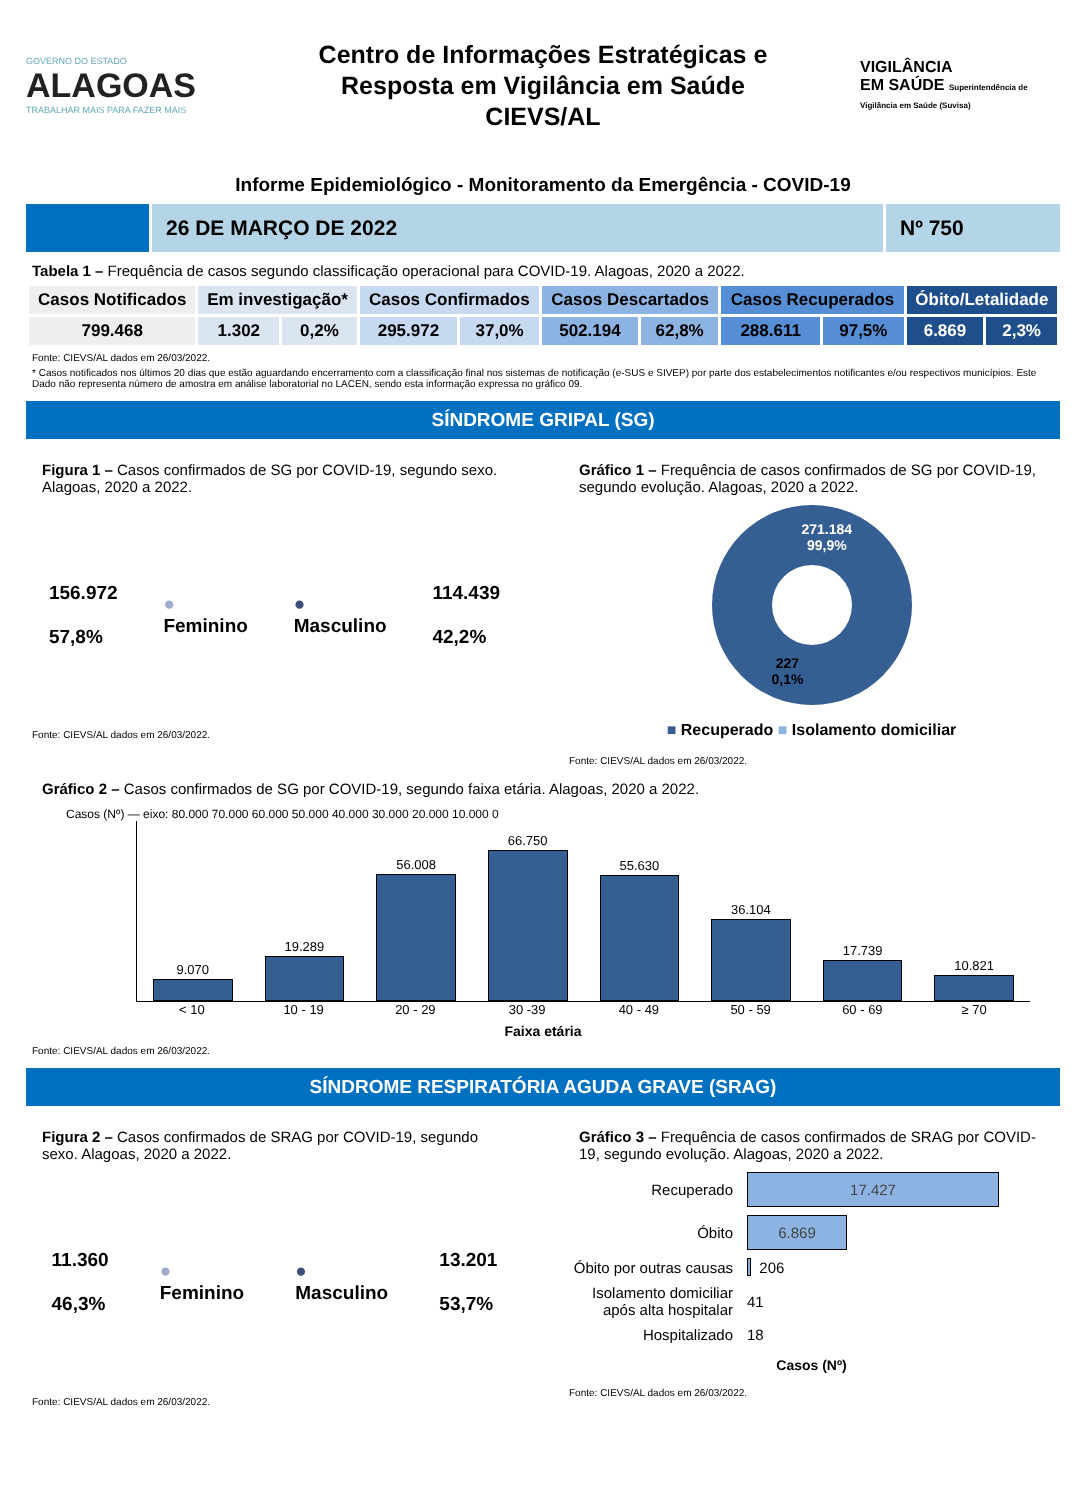GOVERNO DO ESTADO
ALAGOAS
TRABALHAR MAIS PARA FAZER MAIS
Centro de Informações Estratégicas e
Resposta em Vigilância em Saúde
CIEVS/AL
VIGILÂNCIA
EM SAÚDE Superintendência de Vigilância em Saúde (Suvisa)
Informe Epidemiológico - Monitoramento da Emergência - COVID-19
26 DE MARÇO DE 2022 Nº 750
Tabela 1 – Frequência de casos segundo classificação operacional para COVID-19. Alagoas, 2020 a 2022.
| Casos Notificados | Em investigação* | | Casos Confirmados | | Casos Descartados | | Casos Recuperados | | Óbito/Letalidade | |
| --- | --- | --- | --- | --- | --- | --- | --- | --- | --- | --- |
| 799.468 | 1.302 | 0,2% | 295.972 | 37,0% | 502.194 | 62,8% | 288.611 | 97,5% | 6.869 | 2,3% |
Fonte: CIEVS/AL dados em 26/03/2022.
* Casos notificados nos últimos 20 dias que estão aguardando encerramento com a classificação final nos sistemas de notificação (e-SUS e SIVEP) por parte dos estabelecimentos notificantes e/ou respectivos municípios. Este Dado não representa número de amostra em análise laboratorial no LACEN, sendo esta informação expressa no gráfico 09.
SÍNDROME GRIPAL (SG)
Figura 1 – Casos confirmados de SG por COVID-19, segundo sexo. Alagoas, 2020 a 2022.
156.972
57,8%
●
Feminino
●
Masculino
114.439
42,2%
Fonte: CIEVS/AL dados em 26/03/2022.
Gráfico 1 – Frequência de casos confirmados de SG por COVID-19, segundo evolução. Alagoas, 2020 a 2022.
271.184
99,9%
227
0,1%
■ Recuperado ■ Isolamento domiciliar
Fonte: CIEVS/AL dados em 26/03/2022.
Gráfico 2 – Casos confirmados de SG por COVID-19, segundo faixa etária. Alagoas, 2020 a 2022.
Casos (Nº) — eixo: 80.000 70.000 60.000 50.000 40.000 30.000 20.000 10.000 0
9.070
19.289
56.008
66.750
55.630
36.104
17.739
10.821
< 10 10 - 19 20 - 29 30 -39 40 - 49 50 - 59 60 - 69 ≥ 70
Faixa etária
Fonte: CIEVS/AL dados em 26/03/2022.
SÍNDROME RESPIRATÓRIA AGUDA GRAVE (SRAG)
Figura 2 – Casos confirmados de SRAG por COVID-19, segundo sexo. Alagoas, 2020 a 2022.
11.360
46,3%
●
Feminino
●
Masculino
13.201
53,7%
Fonte: CIEVS/AL dados em 26/03/2022.
Gráfico 3 – Frequência de casos confirmados de SRAG por COVID-19, segundo evolução. Alagoas, 2020 a 2022.
Recuperado 17.427
Óbito 6.869
Óbito por outras causas 206
Isolamento domiciliar após alta hospitalar 41
Hospitalizado 18
Casos (Nº)
Fonte: CIEVS/AL dados em 26/03/2022.